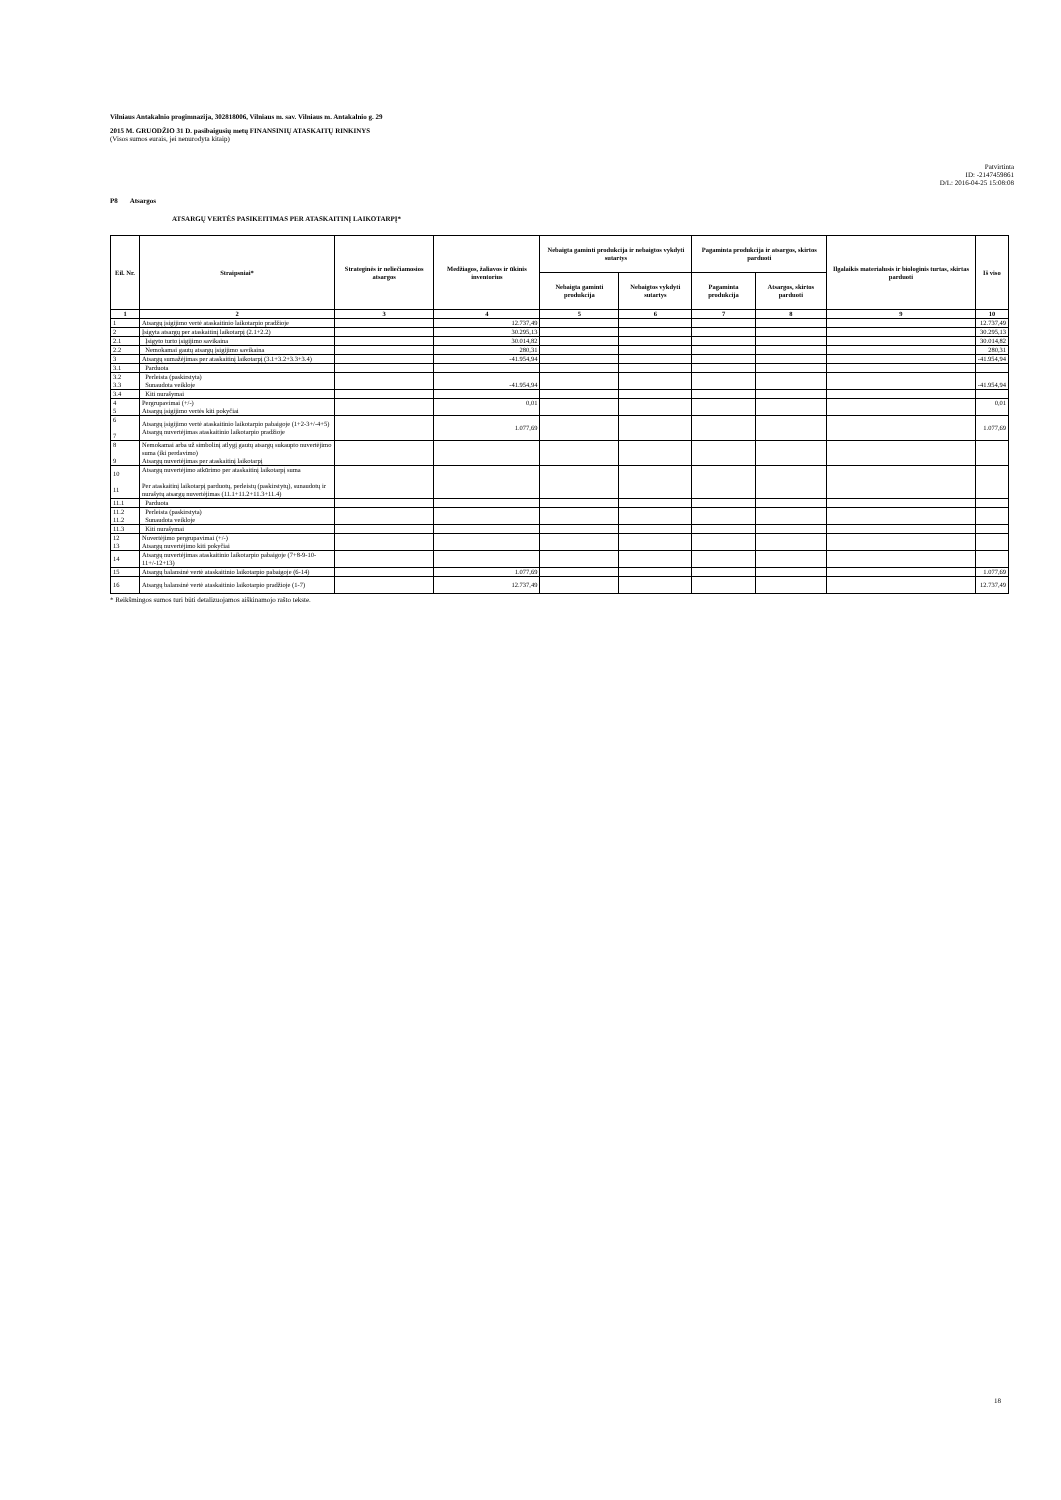Vilniaus Antakalnio progimnazija, 302818006, Vilniaus m. sav. Vilniaus m. Antakalnio g. 29
2015 M. GRUODŽIO 31 D. pasibaigusių metų FINANSINIŲ ATASKAITŲ RINKINYS
(Visos sumos eurais, jei nenurodyta kitaip)
Patvirtinta
ID: -2147459861
D/L: 2016-04-25 15:08:08
P8 Atsargos
ATSARGŲ VERTĖS PASIKEITIMAS PER ATASKAITINĮ LAIKOTARPĮ*
| Eil. Nr. | Straipsniai* | Strateginės ir neliečiamosios atsargos | Medžiagos, žaliavos ir ūkinis inventorius | Nebaigta gaminti produkcija ir nebaigtos vykdyti sutartys | | Pagaminta produkcija ir atsargos, skirtos parduoti | | Ilgalaikis materialusis ir biologinis turtas, skirtas parduoti | Iš viso |
| --- | --- | --- | --- | --- | --- | --- | --- | --- | --- |
| | | | | Nebaigta gaminti produkcija | Nebaigtos vykdyti sutartys | Pagaminta produkcija | Atsargos, skirtos parduoti | | |
| 1 | 2 | 3 | 4 | 5 | 6 | 7 | 8 | 9 | 10 |
| 1 | Atsargų įsigijimo vertė ataskaitinio laikotarpio pradžioje | | 12.737,49 | | | | | | 12.737,49 |
| 2 | Įsigyta atsargų per ataskaitinį laikotarpį (2.1+2.2) | | 30.295,13 | | | | | | 30.295,13 |
| 2.1 | Įsigyto turto įsigijimo savikaina | | 30.014,82 | | | | | | 30.014,82 |
| 2.2 | Nemokamai gautų atsargų įsigijimo savikaina | | 280,31 | | | | | | 280,31 |
| 3 | Atsargų sumažėjimas per ataskaitinį laikotarpį (3.1+3.2+3.3+3.4) | | -41.954,94 | | | | | | -41.954,94 |
| 3.1 | Parduota | | | | | | | | |
| 3.2 3.3 | Perleista (paskirstyta) Sunaudota veikloje | | -41.954,94 | | | | | | -41.954,94 |
| 3.4 | Kiti nurašymai | | | | | | | | |
| 4 5 | Pergrupavimai (+/-) Atsargų įsigijimo vertės kiti pokyčiai | | 0,01 | | | | | | 0,01 |
| 6 7 | Atsargų įsigijimo vertė ataskaitinio laikotarpio pabaigoje (1+2-3+/-4+5) Atsargų nuvertėjimas ataskaitinio laikotarpio pradžioje | | 1.077,69 | | | | | | 1.077,69 |
| 8 9 | Nemokamai arba už simbolinį atlygį gautų atsargų sukaupto nuvertėjimo suma (iki perdavimo) Atsargų nuvertėjimas per ataskaitinį laikotarpį | | | | | | | | |
| 10 11 | Atsargų nuvertėjimo atkūrimo per ataskaitinį laikotarpį suma Per ataskaitinį laikotarpį parduotų, perleistų (paskirstytų), sunaudotų ir nurašytų atsargų nuvertėjimas (11.1+11.2+11.3+11.4) | | | | | | | | |
| 11.1 | Parduota | | | | | | | | |
| 11.2 11.2 | Perleista (paskirstyta) Sunaudota veikloje | | | | | | | | |
| 11.3 | Kiti nurašymai | | | | | | | | |
| 12 13 | Nuvertėjimo pergrupavimai (+/-) Atsargų nuvertėjimo kiti pokyčiai | | | | | | | | |
| 14 | Atsargų nuvertėjimas ataskaitinio laikotarpio pabaigoje (7+8-9-10-11+/-12+13) | | | | | | | | |
| 15 | Atsargų balansinė vertė ataskaitinio laikotarpio pabaigoje (6-14) | | 1.077,69 | | | | | | 1.077,69 |
| 16 | Atsargų balansinė vertė ataskaitinio laikotarpio pradžioje (1-7) | | 12.737,49 | | | | | | 12.737,49 |
* Reikšmingos sumos turi būti detalizuojamos aiškinamojo rašto tekste.
18